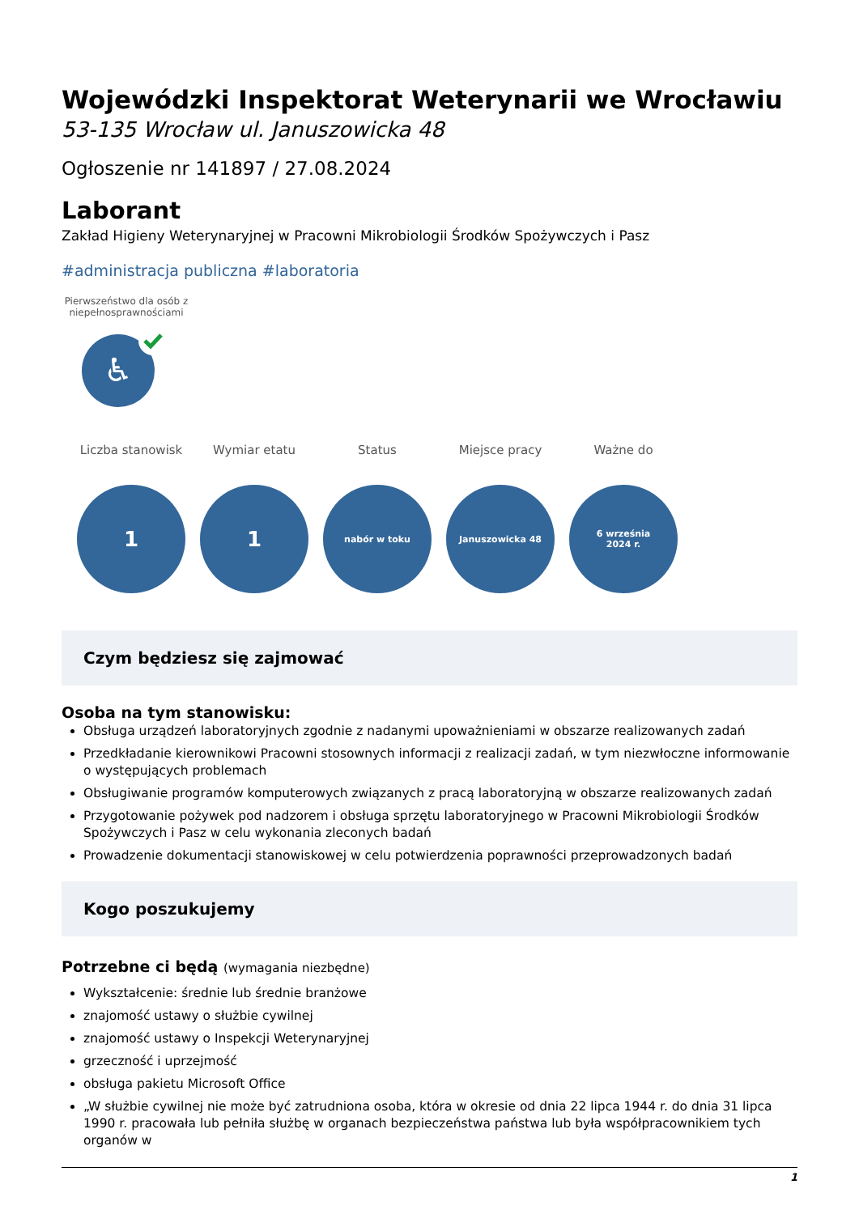Wojewódzki Inspektorat Weterynarii we Wrocławiu
53-135 Wrocław ul. Januszowicka 48
Ogłoszenie nr 141897 / 27.08.2024
Laborant
Zakład Higieny Weterynaryjnej w Pracowni Mikrobiologii Środków Spożywczych i Pasz
#administracja publiczna #laboratoria
Pierwszeństwo dla osób z niepełnosprawnościami
♿
Liczba stanowisk
1
Wymiar etatu
1
Status
nabór w toku
Miejsce pracy
Januszowicka 48
Ważne do
6 września
2024 r.
Czym będziesz się zajmować
Osoba na tym stanowisku:
Obsługa urządzeń laboratoryjnych zgodnie z nadanymi upoważnieniami w obszarze realizowanych zadań
Przedkładanie kierownikowi Pracowni stosownych informacji z realizacji zadań, w tym niezwłoczne informowanie o występujących problemach
Obsługiwanie programów komputerowych związanych z pracą laboratoryjną w obszarze realizowanych zadań
Przygotowanie pożywek pod nadzorem i obsługa sprzętu laboratoryjnego w Pracowni Mikrobiologii Środków Spożywczych i Pasz w celu wykonania zleconych badań
Prowadzenie dokumentacji stanowiskowej w celu potwierdzenia poprawności przeprowadzonych badań
Kogo poszukujemy
Potrzebne ci będą (wymagania niezbędne)
Wykształcenie: średnie lub średnie branżowe
znajomość ustawy o służbie cywilnej
znajomość ustawy o Inspekcji Weterynaryjnej
grzeczność i uprzejmość
obsługa pakietu Microsoft Office
„W służbie cywilnej nie może być zatrudniona osoba, która w okresie od dnia 22 lipca 1944 r. do dnia 31 lipca 1990 r. pracowała lub pełniła służbę w organach bezpieczeństwa państwa lub była współpracownikiem tych organów w
1